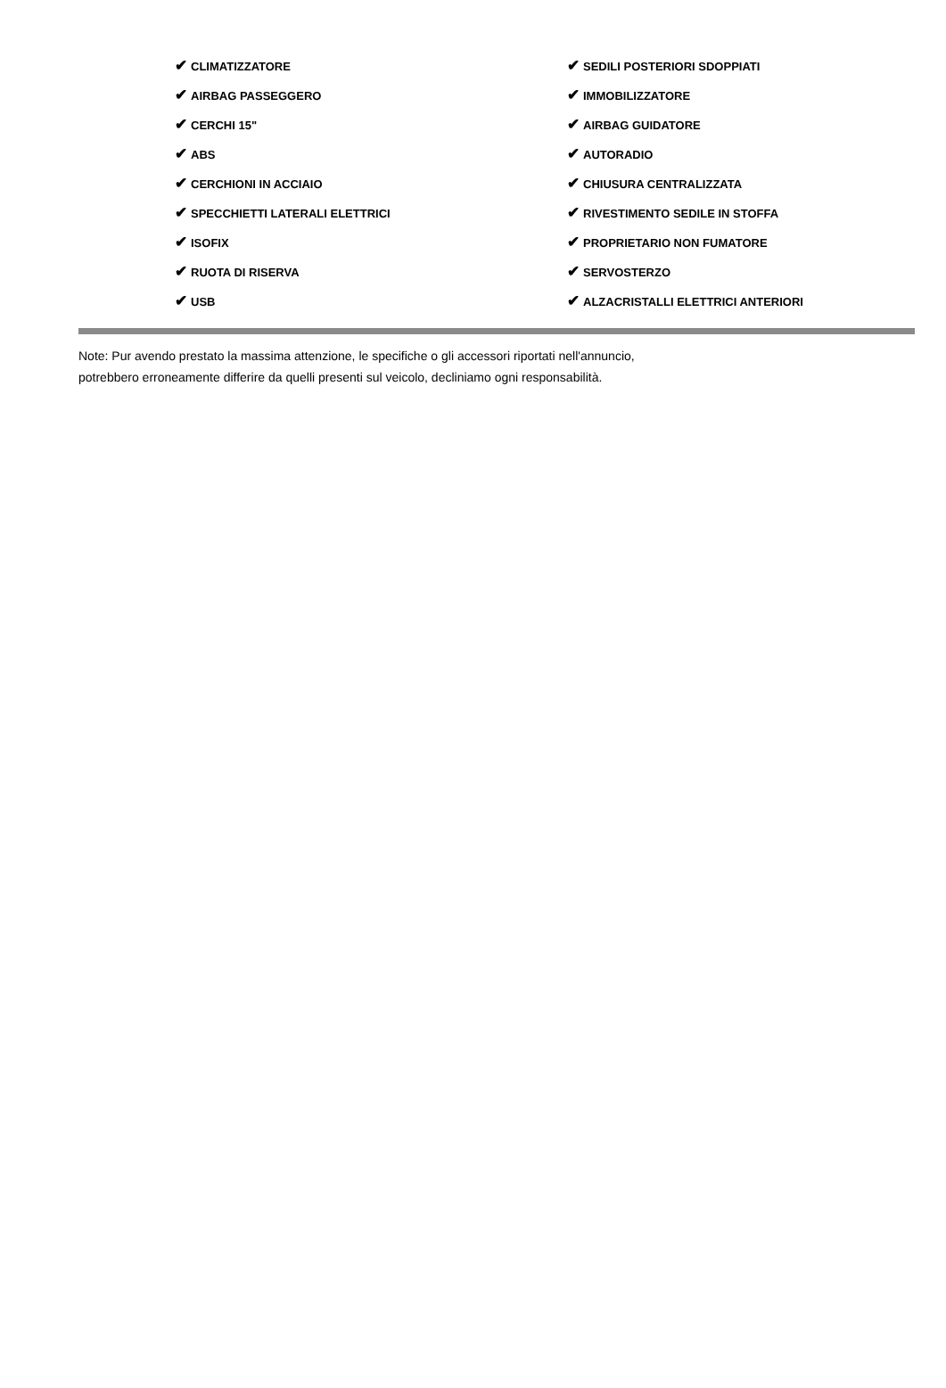| ✔ CLIMATIZZATORE | ✔ SEDILI POSTERIORI SDOPPIATI |
| ✔ AIRBAG PASSEGGERO | ✔ IMMOBILIZZATORE |
| ✔ CERCHI 15" | ✔ AIRBAG GUIDATORE |
| ✔ ABS | ✔ AUTORADIO |
| ✔ CERCHIONI IN ACCIAIO | ✔ CHIUSURA CENTRALIZZATA |
| ✔ SPECCHIETTI LATERALI ELETTRICI | ✔ RIVESTIMENTO SEDILE IN STOFFA |
| ✔ ISOFIX | ✔ PROPRIETARIO NON FUMATORE |
| ✔ RUOTA DI RISERVA | ✔ SERVOSTERZO |
| ✔ USB | ✔ ALZACRISTALLI ELETTRICI ANTERIORI |
Note: Pur avendo prestato la massima attenzione, le specifiche o gli accessori riportati nell'annuncio,
potrebbero erroneamente differire da quelli presenti sul veicolo, decliniamo ogni responsabilità.